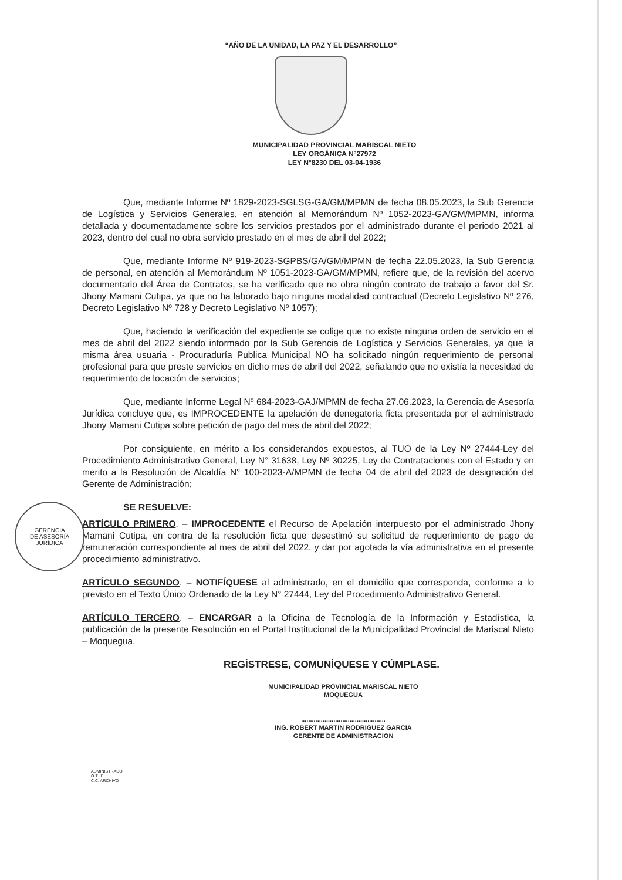GERENCIA
DE ASESORÍA
JURÍDICA
“AÑO DE LA UNIDAD, LA PAZ Y EL DESARROLLO”
MUNICIPALIDAD PROVINCIAL MARISCAL NIETO
LEY ORGÁNICA N°27972
LEY N°8230 DEL 03-04-1936
Que, mediante Informe Nº 1829-2023-SGLSG-GA/GM/MPMN de fecha 08.05.2023, la Sub Gerencia de Logística y Servicios Generales, en atención al Memorándum Nº 1052-2023-GA/GM/MPMN, informa detallada y documentadamente sobre los servicios prestados por el administrado durante el periodo 2021 al 2023, dentro del cual no obra servicio prestado en el mes de abril del 2022;
Que, mediante Informe Nº 919-2023-SGPBS/GA/GM/MPMN de fecha 22.05.2023, la Sub Gerencia de personal, en atención al Memorándum Nº 1051-2023-GA/GM/MPMN, refiere que, de la revisión del acervo documentario del Área de Contratos, se ha verificado que no obra ningún contrato de trabajo a favor del Sr. Jhony Mamani Cutipa, ya que no ha laborado bajo ninguna modalidad contractual (Decreto Legislativo Nº 276, Decreto Legislativo Nº 728 y Decreto Legislativo Nº 1057);
Que, haciendo la verificación del expediente se colige que no existe ninguna orden de servicio en el mes de abril del 2022 siendo informado por la Sub Gerencia de Logística y Servicios Generales, ya que la misma área usuaria - Procuraduría Publica Municipal NO ha solicitado ningún requerimiento de personal profesional para que preste servicios en dicho mes de abril del 2022, señalando que no existía la necesidad de requerimiento de locación de servicios;
Que, mediante Informe Legal Nº 684-2023-GAJ/MPMN de fecha 27.06.2023, la Gerencia de Asesoría Jurídica concluye que, es IMPROCEDENTE la apelación de denegatoria ficta presentada por el administrado Jhony Mamani Cutipa sobre petición de pago del mes de abril del 2022;
Por consiguiente, en mérito a los considerandos expuestos, al TUO de la Ley Nº 27444-Ley del Procedimiento Administrativo General, Ley N° 31638, Ley Nº 30225, Ley de Contrataciones con el Estado y en merito a la Resolución de Alcaldía N° 100-2023-A/MPMN de fecha 04 de abril del 2023 de designación del Gerente de Administración;
SE RESUELVE:
ARTÍCULO PRIMERO. – IMPROCEDENTE el Recurso de Apelación interpuesto por el administrado Jhony Mamani Cutipa, en contra de la resolución ficta que desestimó su solicitud de requerimiento de pago de remuneración correspondiente al mes de abril del 2022, y dar por agotada la vía administrativa en el presente procedimiento administrativo.
ARTÍCULO SEGUNDO. – NOTIFÍQUESE al administrado, en el domicilio que corresponda, conforme a lo previsto en el Texto Único Ordenado de la Ley N° 27444, Ley del Procedimiento Administrativo General.
ARTÍCULO TERCERO. – ENCARGAR a la Oficina de Tecnología de la Información y Estadística, la publicación de la presente Resolución en el Portal Institucional de la Municipalidad Provincial de Mariscal Nieto – Moquegua.
REGÍSTRESE, COMUNÍQUESE Y CÚMPLASE.
MUNICIPALIDAD PROVINCIAL MARISCAL NIETO
MOQUEGUA
...............................................
ING. ROBERT MARTIN RODRIGUEZ GARCIA
GERENTE DE ADMINISTRACION
ADMINISTRADO
O.T.I.E
C.C. ARCHIVO